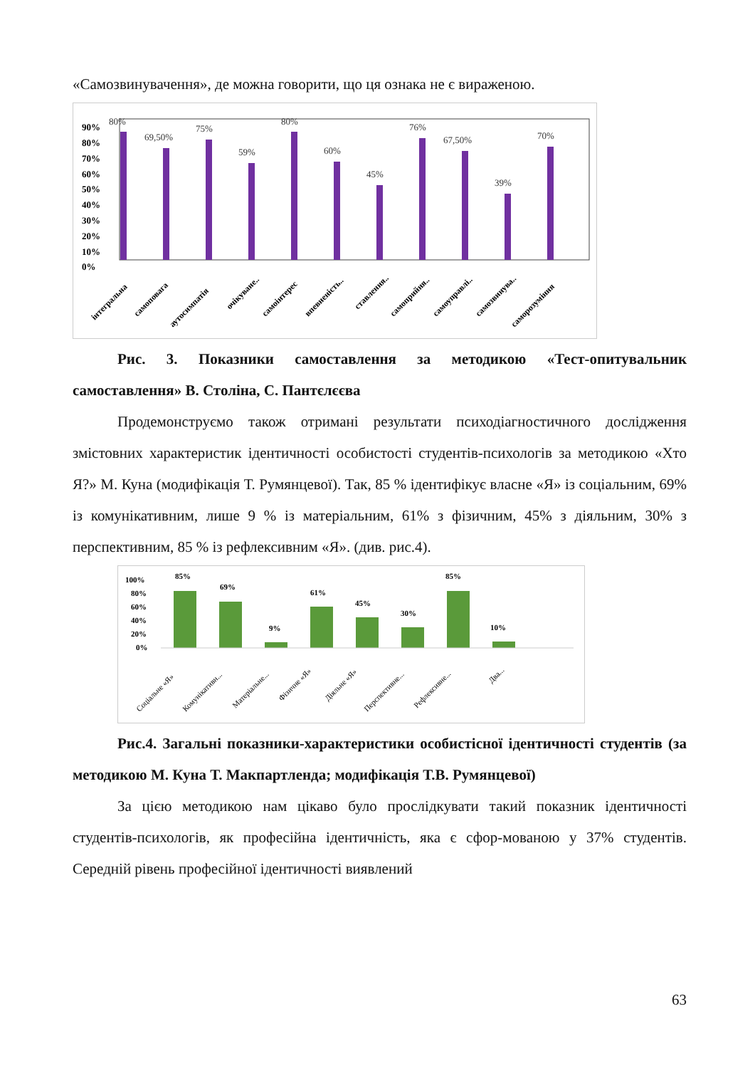«Самозвинувачення», де можна говорити, що ця ознака не є вираженою.
90%
80%
70%
60%
50%
40%
30%
20%
10%
0%
80%
69,50%
75%
59%
80%
60%
45%
76%
67,50%
39%
70%
інтегральна
самоповага
аутосимпатія
очікуване..
самоінтерес
впевненість..
ставлення..
самоприйня..
самоуправлі..
самозвинува..
саморозуміння
Рис. 3. Показники самоставлення за методикою «Тест-опитувальник самоставлення» В. Століна, С. Пантєлєєва
Продемонструємо також отримані результати психодіагностичного дослідження змістовних характеристик ідентичності особистості студентів-психологів за методикою «Хто Я?» М. Куна (модифікація Т. Румянцевої). Так, 85 % ідентифікує власне «Я» із соціальним, 69% із комунікативним, лише 9 % із матеріальним, 61% з фізичним, 45% з діяльним, 30% з перспективним, 85 % із рефлексивним «Я». (див. рис.4).
100%
80%
60%
40%
20%
0%
85%
69%
9%
61%
45%
30%
85%
10%
Соціальне «Я»
Комунікативн...
Матеріальне...
Фізичне «Я»
Діяльне «Я»
Перспективне...
Рефлексивне...
Два...
Рис.4. Загальні показники-характеристики особистісної ідентичності студентів (за методикою М. Куна Т. Макпартленда; модифікація Т.В. Румянцевої)
За цією методикою нам цікаво було прослідкувати такий показник ідентичності студентів-психологів, як професійна ідентичність, яка є сфор-мованою у 37% студентів. Середній рівень професійної ідентичності виявлений
63